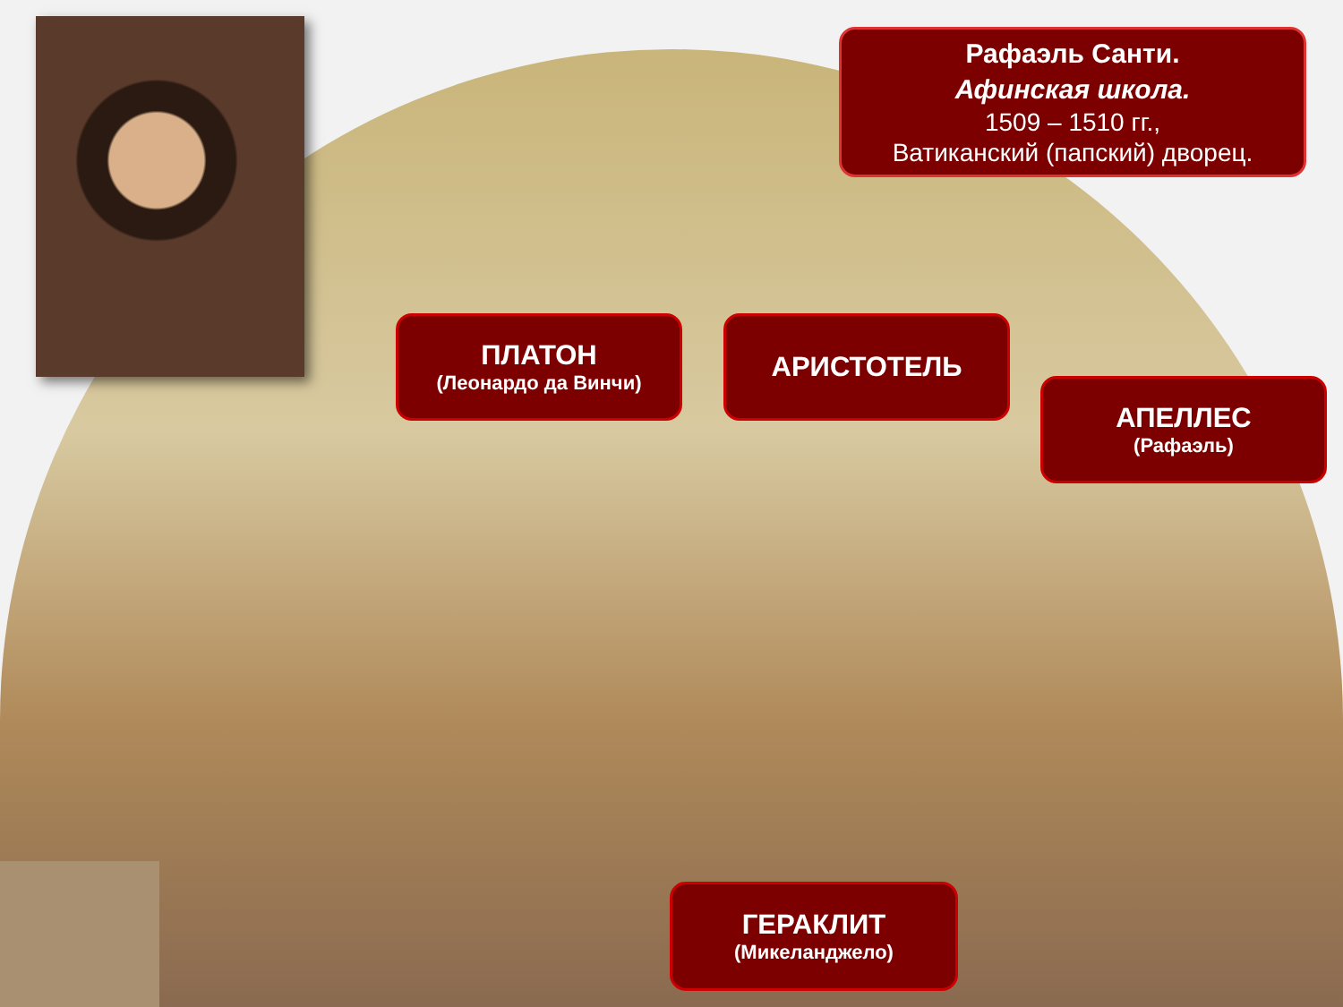Рафаэль Санти.
Афинская школа.
1509 – 1510 гг.,
Ватиканский (папский) дворец.
ПЛАТОН
(Леонардо да Винчи)
АРИСТОТЕЛЬ
АПЕЛЛЕС
(Рафаэль)
ГЕРАКЛИТ
(Микеланджело)